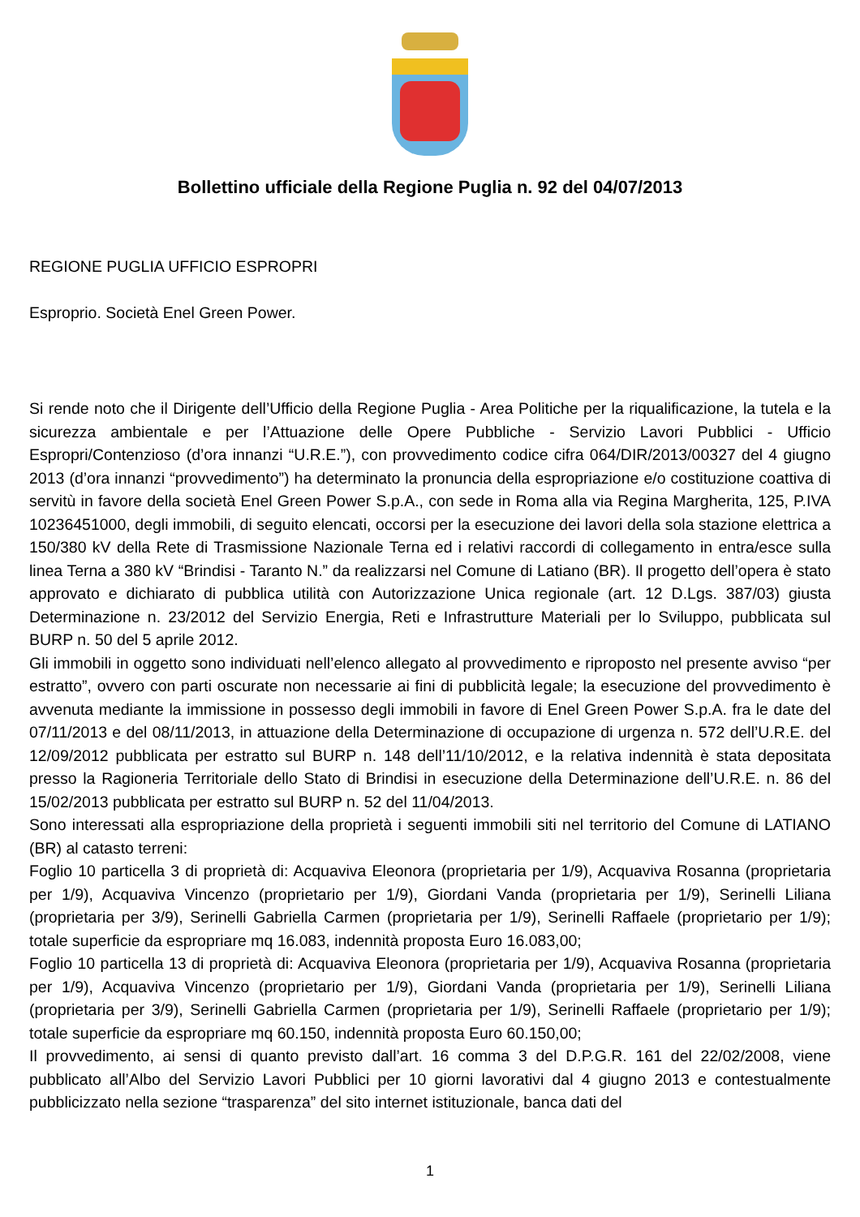Bollettino ufficiale della Regione Puglia n. 92 del 04/07/2013
REGIONE PUGLIA UFFICIO ESPROPRI
Esproprio. Società Enel Green Power.
Si rende noto che il Dirigente dell’Ufficio della Regione Puglia - Area Politiche per la riqualificazione, la tutela e la sicurezza ambientale e per l’Attuazione delle Opere Pubbliche - Servizio Lavori Pubblici - Ufficio Espropri/Contenzioso (d’ora innanzi “U.R.E.”), con provvedimento codice cifra 064/DIR/2013/00327 del 4 giugno 2013 (d’ora innanzi “provvedimento”) ha determinato la pronuncia della espropriazione e/o costituzione coattiva di servitù in favore della società Enel Green Power S.p.A., con sede in Roma alla via Regina Margherita, 125, P.IVA 10236451000, degli immobili, di seguito elencati, occorsi per la esecuzione dei lavori della sola stazione elettrica a 150/380 kV della Rete di Trasmissione Nazionale Terna ed i relativi raccordi di collegamento in entra/esce sulla linea Terna a 380 kV “Brindisi - Taranto N.” da realizzarsi nel Comune di Latiano (BR). Il progetto dell’opera è stato approvato e dichiarato di pubblica utilità con Autorizzazione Unica regionale (art. 12 D.Lgs. 387/03) giusta Determinazione n. 23/2012 del Servizio Energia, Reti e Infrastrutture Materiali per lo Sviluppo, pubblicata sul BURP n. 50 del 5 aprile 2012.
Gli immobili in oggetto sono individuati nell’elenco allegato al provvedimento e riproposto nel presente avviso “per estratto”, ovvero con parti oscurate non necessarie ai fini di pubblicità legale; la esecuzione del provvedimento è avvenuta mediante la immissione in possesso degli immobili in favore di Enel Green Power S.p.A. fra le date del 07/11/2013 e del 08/11/2013, in attuazione della Determinazione di occupazione di urgenza n. 572 dell’U.R.E. del 12/09/2012 pubblicata per estratto sul BURP n. 148 dell’11/10/2012, e la relativa indennità è stata depositata presso la Ragioneria Territoriale dello Stato di Brindisi in esecuzione della Determinazione dell’U.R.E. n. 86 del 15/02/2013 pubblicata per estratto sul BURP n. 52 del 11/04/2013.
Sono interessati alla espropriazione della proprietà i seguenti immobili siti nel territorio del Comune di LATIANO (BR) al catasto terreni:
Foglio 10 particella 3 di proprietà di: Acquaviva Eleonora (proprietaria per 1/9), Acquaviva Rosanna (proprietaria per 1/9), Acquaviva Vincenzo (proprietario per 1/9), Giordani Vanda (proprietaria per 1/9), Serinelli Liliana (proprietaria per 3/9), Serinelli Gabriella Carmen (proprietaria per 1/9), Serinelli Raffaele (proprietario per 1/9); totale superficie da espropriare mq 16.083, indennità proposta Euro 16.083,00;
Foglio 10 particella 13 di proprietà di: Acquaviva Eleonora (proprietaria per 1/9), Acquaviva Rosanna (proprietaria per 1/9), Acquaviva Vincenzo (proprietario per 1/9), Giordani Vanda (proprietaria per 1/9), Serinelli Liliana (proprietaria per 3/9), Serinelli Gabriella Carmen (proprietaria per 1/9), Serinelli Raffaele (proprietario per 1/9); totale superficie da espropriare mq 60.150, indennità proposta Euro 60.150,00;
Il provvedimento, ai sensi di quanto previsto dall’art. 16 comma 3 del D.P.G.R. 161 del 22/02/2008, viene pubblicato all’Albo del Servizio Lavori Pubblici per 10 giorni lavorativi dal 4 giugno 2013 e contestualmente pubblicizzato nella sezione “trasparenza” del sito internet istituzionale, banca dati del
1